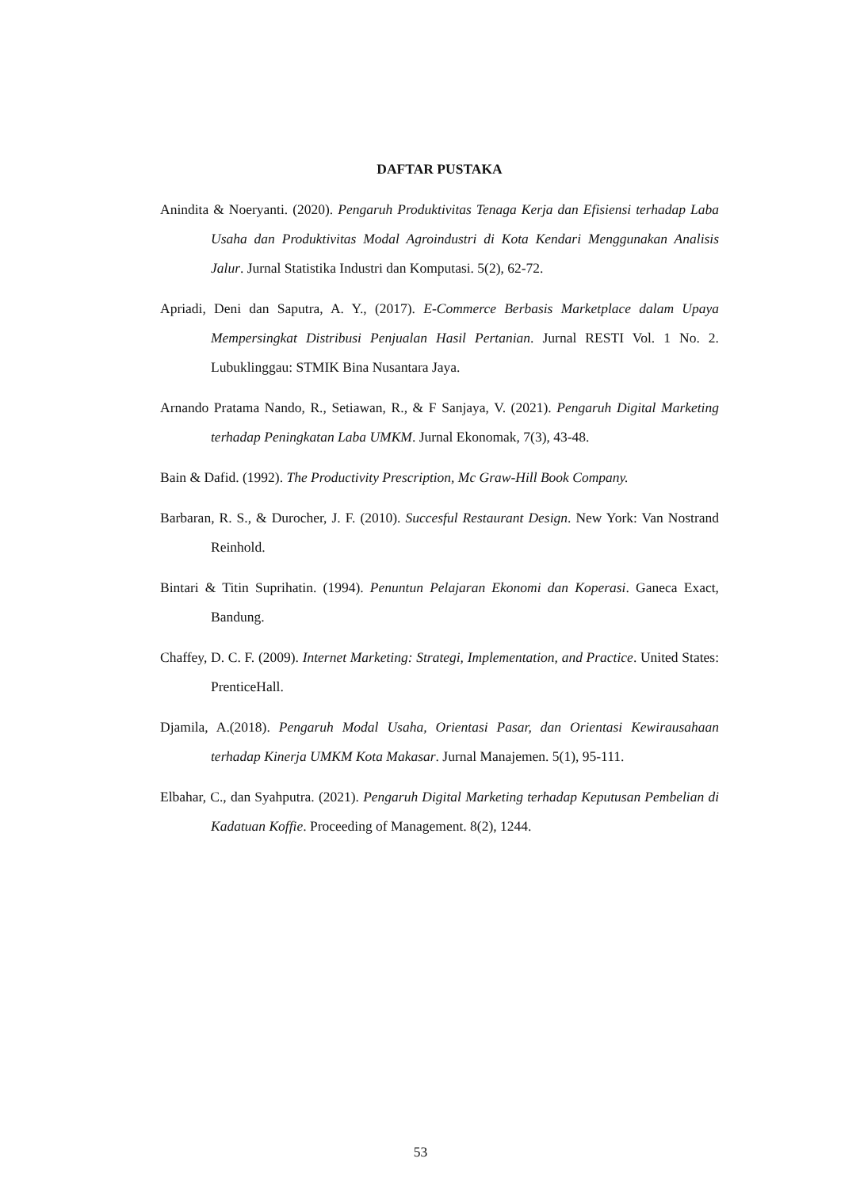DAFTAR PUSTAKA
Anindita & Noeryanti. (2020). Pengaruh Produktivitas Tenaga Kerja dan Efisiensi terhadap Laba Usaha dan Produktivitas Modal Agroindustri di Kota Kendari Menggunakan Analisis Jalur. Jurnal Statistika Industri dan Komputasi. 5(2), 62-72.
Apriadi, Deni dan Saputra, A. Y., (2017). E-Commerce Berbasis Marketplace dalam Upaya Mempersingkat Distribusi Penjualan Hasil Pertanian. Jurnal RESTI Vol. 1 No. 2. Lubuklinggau: STMIK Bina Nusantara Jaya.
Arnando Pratama Nando, R., Setiawan, R., & F Sanjaya, V. (2021). Pengaruh Digital Marketing terhadap Peningkatan Laba UMKM. Jurnal Ekonomak, 7(3), 43-48.
Bain & Dafid. (1992). The Productivity Prescription, Mc Graw-Hill Book Company.
Barbaran, R. S., & Durocher, J. F. (2010). Succesful Restaurant Design. New York: Van Nostrand Reinhold.
Bintari & Titin Suprihatin. (1994). Penuntun Pelajaran Ekonomi dan Koperasi. Ganeca Exact, Bandung.
Chaffey, D. C. F. (2009). Internet Marketing: Strategi, Implementation, and Practice. United States: PrenticeHall.
Djamila, A.(2018). Pengaruh Modal Usaha, Orientasi Pasar, dan Orientasi Kewirausahaan terhadap Kinerja UMKM Kota Makasar. Jurnal Manajemen. 5(1), 95-111.
Elbahar, C., dan Syahputra. (2021). Pengaruh Digital Marketing terhadap Keputusan Pembelian di Kadatuan Koffie. Proceeding of Management. 8(2), 1244.
53